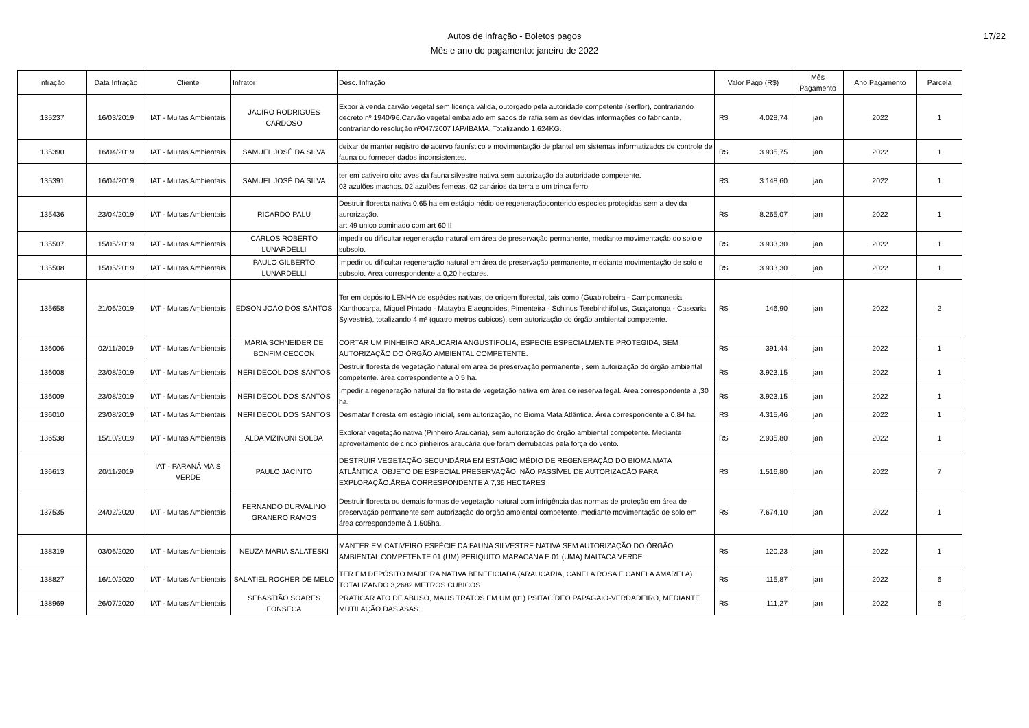Autos de infração - Boletos pagos
Mês e ano do pagamento: janeiro de 2022
17/22
| Infração | Data Infração | Cliente | Infrator | Desc. Infração | Valor Pago (R$) | Mês Pagamento | Ano Pagamento | Parcela |
| --- | --- | --- | --- | --- | --- | --- | --- | --- |
| 135237 | 16/03/2019 | IAT - Multas Ambientais | JACIRO RODRIGUES CARDOSO | Expor à venda carvão vegetal sem licença válida, outorgado pela autoridade competente (serflor), contrariando decreto nº 1940/96.Carvão vegetal embalado em sacos de rafia sem as devidas informações do fabricante, contrariando resolução nº047/2007 IAP/IBAMA. Totalizando 1.624KG. | R$ 4.028,74 | jan | 2022 | 1 |
| 135390 | 16/04/2019 | IAT - Multas Ambientais | SAMUEL JOSÉ DA SILVA | deixar de manter registro de acervo faunístico e movimentação de plantel em sistemas informatizados de controle de fauna ou fornecer dados inconsistentes. | R$ 3.935,75 | jan | 2022 | 1 |
| 135391 | 16/04/2019 | IAT - Multas Ambientais | SAMUEL JOSÉ DA SILVA | ter em cativeiro oito aves da fauna silvestre nativa sem autorização da autoridade competente. 03 azulões machos, 02 azulões femeas, 02 canários da terra e um trinca ferro. | R$ 3.148,60 | jan | 2022 | 1 |
| 135436 | 23/04/2019 | IAT - Multas Ambientais | RICARDO PALU | Destruir floresta nativa 0,65 ha em estágio nédio de regeneraçãocontendo especies protegidas sem a devida aurorização. art 49 unico cominado com art 60 II | R$ 8.265,07 | jan | 2022 | 1 |
| 135507 | 15/05/2019 | IAT - Multas Ambientais | CARLOS ROBERTO LUNARDELLI | impedir ou dificultar regeneração natural em área de preservação permanente, mediante movimentação do solo e subsolo. | R$ 3.933,30 | jan | 2022 | 1 |
| 135508 | 15/05/2019 | IAT - Multas Ambientais | PAULO GILBERTO LUNARDELLI | Impedir ou dificultar regeneração natural em área de preservação permanente, mediante movimentação de solo e subsolo. Área correspondente a 0,20 hectares. | R$ 3.933,30 | jan | 2022 | 1 |
| 135658 | 21/06/2019 | IAT - Multas Ambientais | EDSON JOÃO DOS SANTOS | Ter em depósito LENHA de espécies nativas, de origem florestal, tais como (Guabirobeira - Campomanesia Xanthocarpa, Miguel Pintado - Matayba Elaegnoides, Pimenteira - Schinus Terebinthifolius, Guaçatonga - Casearia Sylvestris), totalizando 4 m³ (quatro metros cubicos), sem autorização do órgão ambiental competente. | R$ 146,90 | jan | 2022 | 2 |
| 136006 | 02/11/2019 | IAT - Multas Ambientais | MARIA SCHNEIDER DE BONFIM CECCON | CORTAR UM PINHEIRO ARAUCARIA ANGUSTIFOLIA, ESPECIE ESPECIALMENTE PROTEGIDA, SEM AUTORIZAÇÃO DO ÓRGÃO AMBIENTAL COMPETENTE. | R$ 391,44 | jan | 2022 | 1 |
| 136008 | 23/08/2019 | IAT - Multas Ambientais | NERI DECOL DOS SANTOS | Destruir floresta de vegetação natural em área de preservação permanente , sem autorização do órgão ambiental competente. àrea correspondente a 0,5 ha. | R$ 3.923,15 | jan | 2022 | 1 |
| 136009 | 23/08/2019 | IAT - Multas Ambientais | NERI DECOL DOS SANTOS | Impedir a regeneração natural de floresta de vegetação nativa em área de reserva legal. Área correspondente a ,30 ha. | R$ 3.923,15 | jan | 2022 | 1 |
| 136010 | 23/08/2019 | IAT - Multas Ambientais | NERI DECOL DOS SANTOS | Desmatar floresta em estágio inicial, sem autorização, no Bioma Mata Atlântica. Área correspondente a 0,84 ha. | R$ 4.315,46 | jan | 2022 | 1 |
| 136538 | 15/10/2019 | IAT - Multas Ambientais | ALDA VIZINONI SOLDA | Explorar vegetação nativa (Pinheiro Araucária), sem autorização do órgão ambiental competente. Mediante aproveitamento de cinco pinheiros araucária que foram derrubadas pela força do vento. | R$ 2.935,80 | jan | 2022 | 1 |
| 136613 | 20/11/2019 | IAT - PARANÁ MAIS VERDE | PAULO JACINTO | DESTRUIR VEGETAÇÃO SECUNDÁRIA EM ESTÁGIO MÉDIO DE REGENERAÇÃO DO BIOMA MATA ATLÂNTICA, OBJETO DE ESPECIAL PRESERVAÇÃO, NÃO PASSÍVEL DE AUTORIZAÇÃO PARA EXPLORAÇÃO.ÁREA CORRESPONDENTE A 7,36 HECTARES | R$ 1.516,80 | jan | 2022 | 7 |
| 137535 | 24/02/2020 | IAT - Multas Ambientais | FERNANDO DURVALINO GRANERO RAMOS | Destruir floresta ou demais formas de vegetação natural com infrigência das normas de proteção em área de preservação permanente sem autorização do orgão ambiental competente, mediante movimentação de solo em área correspondente à 1,505ha. | R$ 7.674,10 | jan | 2022 | 1 |
| 138319 | 03/06/2020 | IAT - Multas Ambientais | NEUZA MARIA SALATESKI | MANTER EM CATIVEIRO ESPÉCIE DA FAUNA SILVESTRE NATIVA SEM AUTORIZAÇÃO DO ÓRGÃO AMBIENTAL COMPETENTE 01 (UM) PERIQUITO MARACANA E 01 (UMA) MAITACA VERDE. | R$ 120,23 | jan | 2022 | 1 |
| 138827 | 16/10/2020 | IAT - Multas Ambientais | SALATIEL ROCHER DE MELO | TER EM DEPÓSITO MADEIRA NATIVA BENEFICIADA (ARAUCARIA, CANELA ROSA E CANELA AMARELA). TOTALIZANDO 3,2682 METROS CUBICOS. | R$ 115,87 | jan | 2022 | 6 |
| 138969 | 26/07/2020 | IAT - Multas Ambientais | SEBASTIÃO SOARES FONSECA | PRATICAR ATO DE ABUSO, MAUS TRATOS EM UM (01) PSITACÍDEO PAPAGAIO-VERDADEIRO, MEDIANTE MUTILAÇÃO DAS ASAS. | R$ 111,27 | jan | 2022 | 6 |